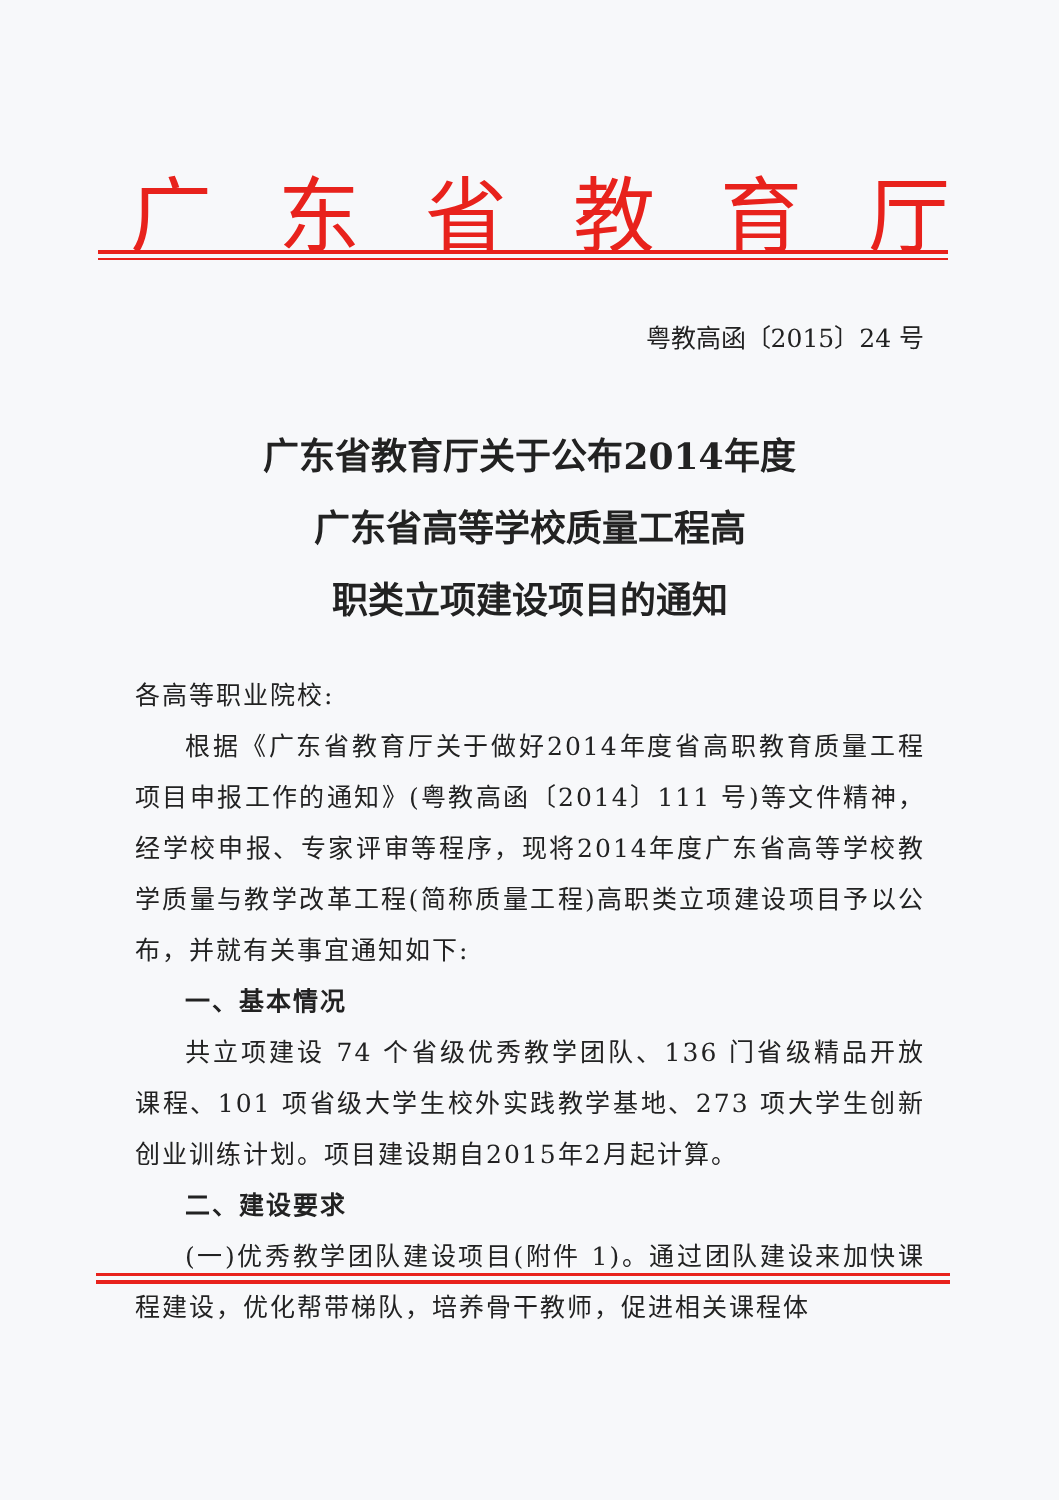广东省教育厅
粤教高函〔2015〕24 号
广东省教育厅关于公布2014年度
广东省高等学校质量工程高
职类立项建设项目的通知
各高等职业院校:
根据《广东省教育厅关于做好2014年度省高职教育质量工程项目申报工作的通知》(粤教高函〔2014〕111 号)等文件精神，经学校申报、专家评审等程序，现将2014年度广东省高等学校教学质量与教学改革工程(简称质量工程)高职类立项建设项目予以公布，并就有关事宜通知如下:
一、基本情况
共立项建设 74 个省级优秀教学团队、136 门省级精品开放课程、101 项省级大学生校外实践教学基地、273 项大学生创新创业训练计划。项目建设期自2015年2月起计算。
二、建设要求
(一)优秀教学团队建设项目(附件 1)。通过团队建设来加快课程建设，优化帮带梯队，培养骨干教师，促进相关课程体